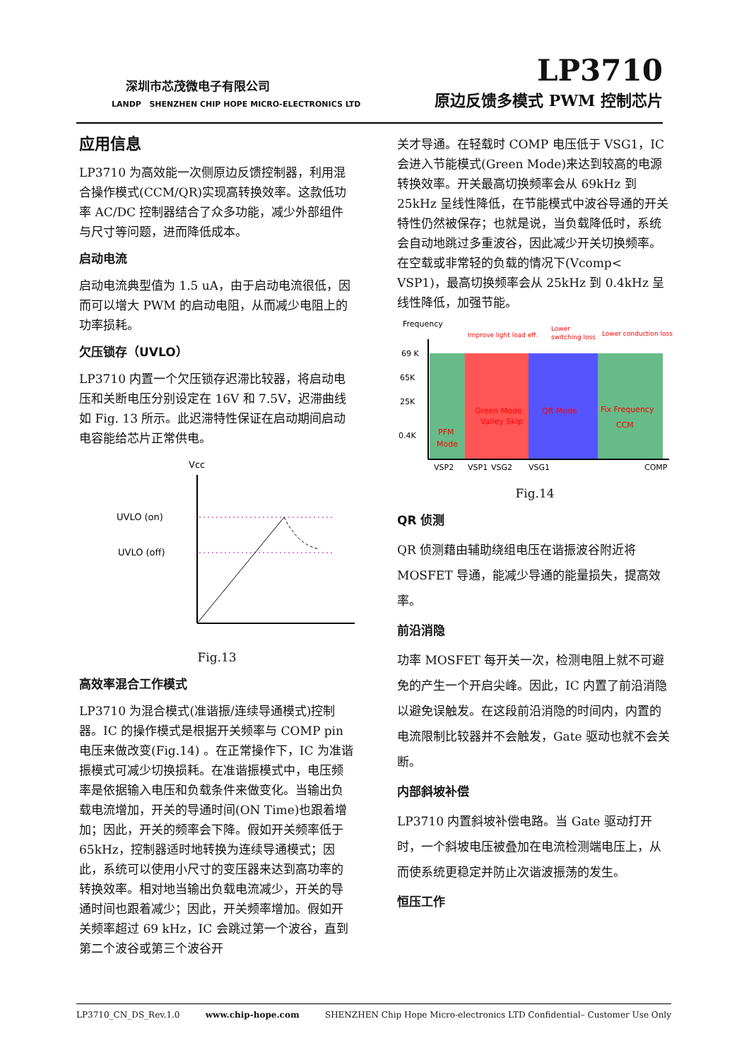深圳市芯茂微电子有限公司
LANDP SHENZHEN CHIP HOPE MICRO-ELECTRONICS LTD
LP3710
原边反馈多模式 PWM 控制芯片
应用信息
LP3710 为高效能一次侧原边反馈控制器，利用混合操作模式(CCM/QR)实现高转换效率。这款低功率 AC/DC 控制器结合了众多功能，减少外部组件与尺寸等问题，进而降低成本。
启动电流
启动电流典型值为 1.5 uA，由于启动电流很低，因而可以增大 PWM 的启动电阻，从而减少电阻上的功率损耗。
欠压锁存（UVLO）
LP3710 内置一个欠压锁存迟滞比较器，将启动电压和关断电压分别设定在 16V 和 7.5V，迟滞曲线如 Fig. 13 所示。此迟滞特性保证在启动期间启动电容能给芯片正常供电。
Vcc
UVLO (on)
UVLO (off)
Fig.13
高效率混合工作模式
LP3710 为混合模式(准谐振/连续导通模式)控制器。IC 的操作模式是根据开关频率与 COMP pin 电压来做改变(Fig.14) 。在正常操作下，IC 为准谐振模式可减少切换损耗。在准谐振模式中，电压频率是依据输入电压和负载条件来做变化。当输出负载电流增加，开关的导通时间(ON Time)也跟着增加；因此，开关的频率会下降。假如开关频率低于 65kHz，控制器适时地转换为连续导通模式；因此，系统可以使用小尺寸的变压器来达到高功率的转换效率。相对地当输出负载电流减少，开关的导通时间也跟着减少；因此，开关频率增加。假如开关频率超过 69 kHz，IC 会跳过第一个波谷，直到第二个波谷或第三个波谷开
关才导通。在轻载时 COMP 电压低于 VSG1，IC 会进入节能模式(Green Mode)来达到较高的电源转换效率。开关最高切换频率会从 69kHz 到 25kHz 呈线性降低，在节能模式中波谷导通的开关特性仍然被保存；也就是说，当负载降低时，系统会自动地跳过多重波谷，因此减少开关切换频率。在空载或非常轻的负载的情况下(Vcomp< VSP1)，最高切换频率会从 25kHz 到 0.4kHz 呈线性降低，加强节能。
Frequency
69 K
65K
25K
0.4K
Improve light load eff.
Lower
switching loss
Lower conduction loss
PFM
Mode
Green Mode
Valley Skip
QR Mode
Fix Frequency
CCM
VSP2
VSP1
VSG2
VSG1
COMP
Fig.14
QR 侦测
QR 侦测藉由辅助绕组电压在谐振波谷附近将 MOSFET 导通，能减少导通的能量损失，提高效率。
前沿消隐
功率 MOSFET 每开关一次，检测电阻上就不可避免的产生一个开启尖峰。因此，IC 内置了前沿消隐以避免误触发。在这段前沿消隐的时间内，内置的电流限制比较器并不会触发，Gate 驱动也就不会关断。
内部斜坡补偿
LP3710 内置斜坡补偿电路。当 Gate 驱动打开时，一个斜坡电压被叠加在电流检测端电压上，从而使系统更稳定并防止次谐波振荡的发生。
恒压工作
LP3710_CN_DS_Rev.1.0 www.chip-hope.com SHENZHEN Chip Hope Micro-electronics LTD Confidential– Customer Use Only